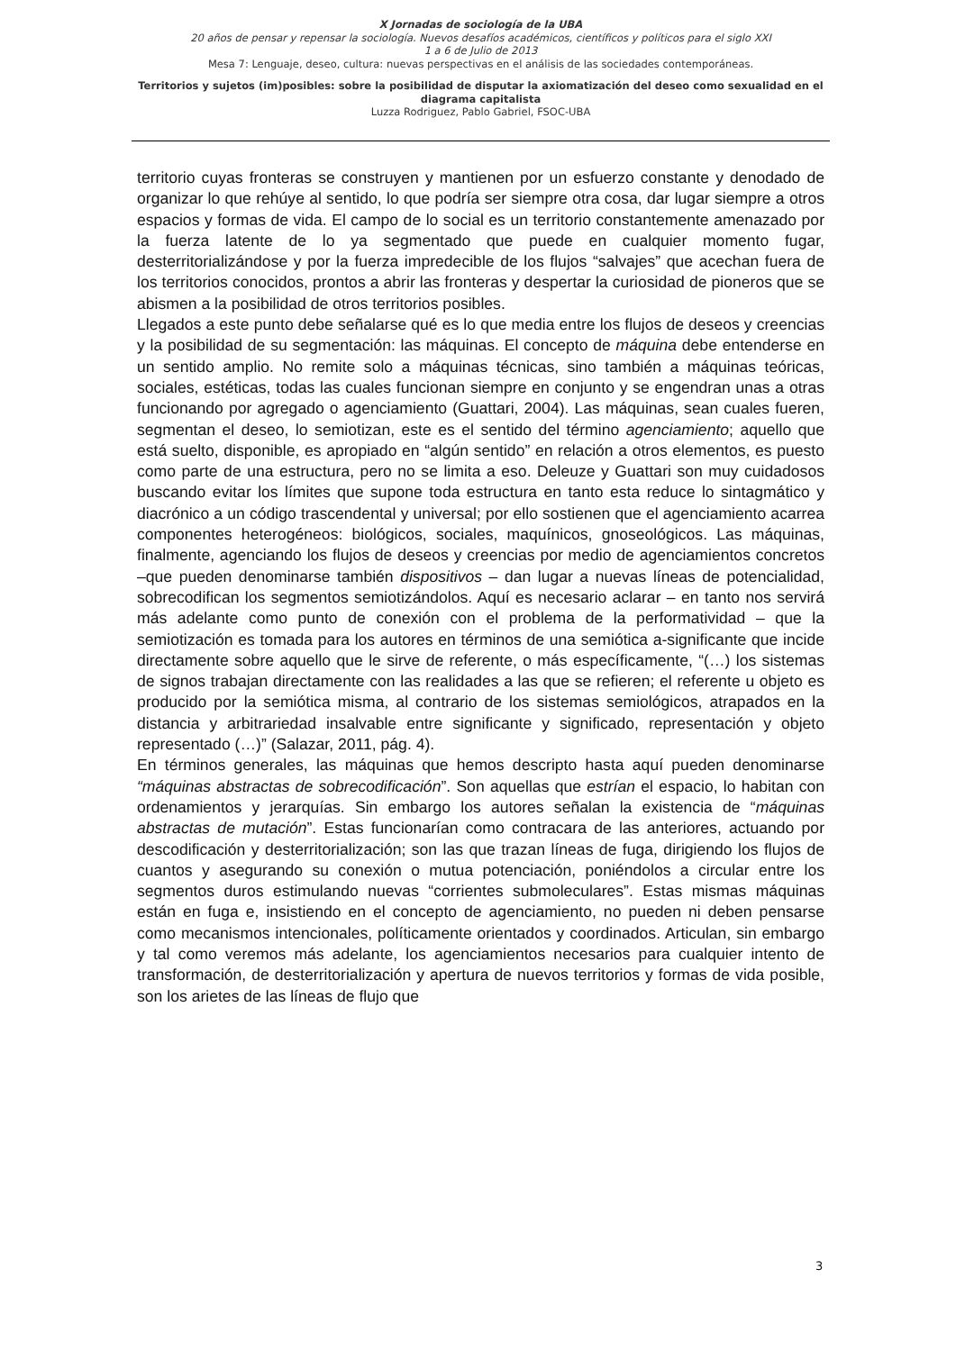X Jornadas de sociología de la UBA
20 años de pensar y repensar la sociología. Nuevos desafíos académicos, científicos y políticos para el siglo XXI
1 a 6 de Julio de 2013
Mesa 7: Lenguaje, deseo, cultura: nuevas perspectivas en el análisis de las sociedades contemporáneas.
Territorios y sujetos (im)posibles: sobre la posibilidad de disputar la axiomatización del deseo como sexualidad en el diagrama capitalista
Luzza Rodriguez, Pablo Gabriel, FSOC-UBA
territorio cuyas fronteras se construyen y mantienen por un esfuerzo constante y denodado de organizar lo que rehúye al sentido, lo que podría ser siempre otra cosa, dar lugar siempre a otros espacios y formas de vida. El campo de lo social es un territorio constantemente amenazado por la fuerza latente de lo ya segmentado que puede en cualquier momento fugar, desterritorializándose y por la fuerza impredecible de los flujos “salvajes” que acechan fuera de los territorios conocidos, prontos a abrir las fronteras y despertar la curiosidad de pioneros que se abismen a la posibilidad de otros territorios posibles.
Llegados a este punto debe señalarse qué es lo que media entre los flujos de deseos y creencias y la posibilidad de su segmentación: las máquinas. El concepto de máquina debe entenderse en un sentido amplio. No remite solo a máquinas técnicas, sino también a máquinas teóricas, sociales, estéticas, todas las cuales funcionan siempre en conjunto y se engendran unas a otras funcionando por agregado o agenciamiento (Guattari, 2004). Las máquinas, sean cuales fueren, segmentan el deseo, lo semiotizan, este es el sentido del término agenciamiento; aquello que está suelto, disponible, es apropiado en “algún sentido” en relación a otros elementos, es puesto como parte de una estructura, pero no se limita a eso. Deleuze y Guattari son muy cuidadosos buscando evitar los límites que supone toda estructura en tanto esta reduce lo sintagmático y diacrónico a un código trascendental y universal; por ello sostienen que el agenciamiento acarrea componentes heterogéneos: biológicos, sociales, maquínicos, gnoseológicos. Las máquinas, finalmente, agenciando los flujos de deseos y creencias por medio de agenciamientos concretos –que pueden denominarse también dispositivos – dan lugar a nuevas líneas de potencialidad, sobrecodifican los segmentos semiotizándolos. Aquí es necesario aclarar – en tanto nos servirá más adelante como punto de conexión con el problema de la performatividad – que la semiotización es tomada para los autores en términos de una semiótica a-significante que incide directamente sobre aquello que le sirve de referente, o más específicamente, “(…) los sistemas de signos trabajan directamente con las realidades a las que se refieren; el referente u objeto es producido por la semiótica misma, al contrario de los sistemas semiológicos, atrapados en la distancia y arbitrariedad insalvable entre significante y significado, representación y objeto representado (…)” (Salazar, 2011, pág. 4).
En términos generales, las máquinas que hemos descripto hasta aquí pueden denominarse “máquinas abstractas de sobrecodificación”. Son aquellas que estrían el espacio, lo habitan con ordenamientos y jerarquías. Sin embargo los autores señalan la existencia de “máquinas abstractas de mutación”. Estas funcionarían como contracara de las anteriores, actuando por descodificación y desterritorialización; son las que trazan líneas de fuga, dirigiendo los flujos de cuantos y asegurando su conexión o mutua potenciación, poniéndolos a circular entre los segmentos duros estimulando nuevas “corrientes submoleculares”. Estas mismas máquinas están en fuga e, insistiendo en el concepto de agenciamiento, no pueden ni deben pensarse como mecanismos intencionales, políticamente orientados y coordinados. Articulan, sin embargo y tal como veremos más adelante, los agenciamientos necesarios para cualquier intento de transformación, de desterritorialización y apertura de nuevos territorios y formas de vida posible, son los arietes de las líneas de flujo que
3